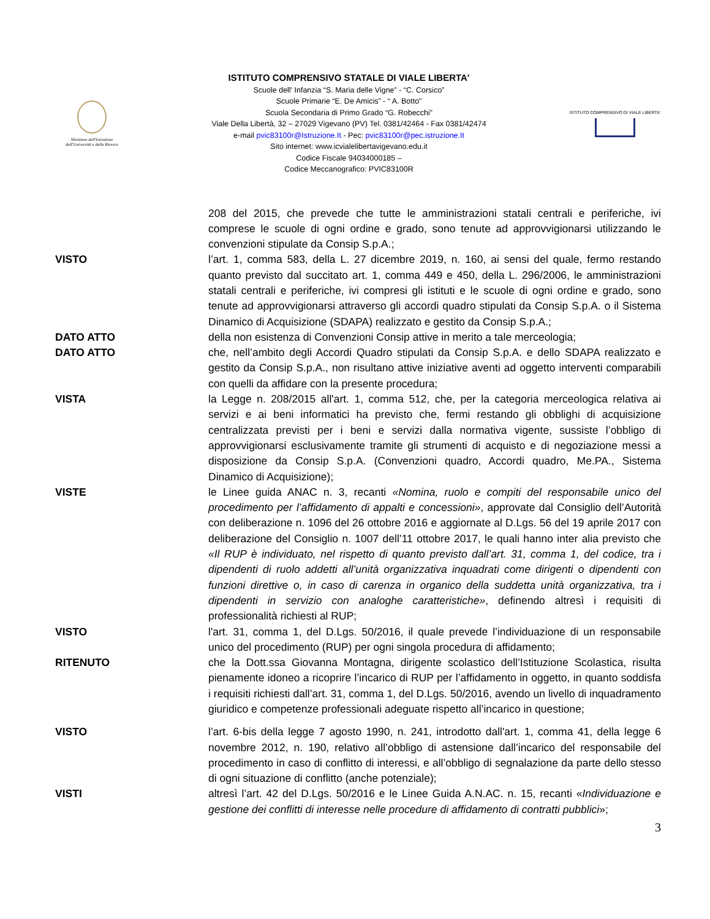Ministero dell'Istruzione
dell'Università e della Ricerca
ISTITUTO COMPRENSIVO STATALE DI VIALE LIBERTA'
Scuole dell' Infanzia “S. Maria delle Vigne” - “C. Corsico”
Scuole Primarie “E. De Amicis” - “ A. Botto”
Scuola Secondaria di Primo Grado “G. Robecchi”
Viale Della Libertà, 32 – 27029 Vigevano (PV) Tel. 0381/42464 - Fax 0381/42474
e-mail pvic83100r@Istruzione.It - Pec: pvic83100r@pec.istruzione.It
Sito internet: www.icvialelibertavigevano.edu.it
Codice Fiscale 94034000185 –
Codice Meccanografico: PVIC83100R
ISTITUTO COMPRENSIVO DI VIALE LIBERTA'
208 del 2015, che prevede che tutte le amministrazioni statali centrali e periferiche, ivi comprese le scuole di ogni ordine e grado, sono tenute ad approvvigionarsi utilizzando le convenzioni stipulate da Consip S.p.A.;
VISTO l’art. 1, comma 583, della L. 27 dicembre 2019, n. 160, ai sensi del quale, fermo restando quanto previsto dal succitato art. 1, comma 449 e 450, della L. 296/2006, le amministrazioni statali centrali e periferiche, ivi compresi gli istituti e le scuole di ogni ordine e grado, sono tenute ad approvvigionarsi attraverso gli accordi quadro stipulati da Consip S.p.A. o il Sistema Dinamico di Acquisizione (SDAPA) realizzato e gestito da Consip S.p.A.;
DATO ATTO della non esistenza di Convenzioni Consip attive in merito a tale merceologia;
DATO ATTO che, nell’ambito degli Accordi Quadro stipulati da Consip S.p.A. e dello SDAPA realizzato e gestito da Consip S.p.A., non risultano attive iniziative aventi ad oggetto interventi comparabili con quelli da affidare con la presente procedura;
VISTA la Legge n. 208/2015 all'art. 1, comma 512, che, per la categoria merceologica relativa ai servizi e ai beni informatici ha previsto che, fermi restando gli obblighi di acquisizione centralizzata previsti per i beni e servizi dalla normativa vigente, sussiste l’obbligo di approvvigionarsi esclusivamente tramite gli strumenti di acquisto e di negoziazione messi a disposizione da Consip S.p.A. (Convenzioni quadro, Accordi quadro, Me.PA., Sistema Dinamico di Acquisizione);
VISTE le Linee guida ANAC n. 3, recanti «Nomina, ruolo e compiti del responsabile unico del procedimento per l’affidamento di appalti e concessioni», approvate dal Consiglio dell’Autorità con deliberazione n. 1096 del 26 ottobre 2016 e aggiornate al D.Lgs. 56 del 19 aprile 2017 con deliberazione del Consiglio n. 1007 dell’11 ottobre 2017, le quali hanno inter alia previsto che «Il RUP è individuato, nel rispetto di quanto previsto dall’art. 31, comma 1, del codice, tra i dipendenti di ruolo addetti all’unità organizzativa inquadrati come dirigenti o dipendenti con funzioni direttive o, in caso di carenza in organico della suddetta unità organizzativa, tra i dipendenti in servizio con analoghe caratteristiche», definendo altresì i requisiti di professionalità richiesti al RUP;
VISTO l'art. 31, comma 1, del D.Lgs. 50/2016, il quale prevede l’individuazione di un responsabile unico del procedimento (RUP) per ogni singola procedura di affidamento;
RITENUTO che la Dott.ssa Giovanna Montagna, dirigente scolastico dell’Istituzione Scolastica, risulta pienamente idoneo a ricoprire l’incarico di RUP per l’affidamento in oggetto, in quanto soddisfa i requisiti richiesti dall’art. 31, comma 1, del D.Lgs. 50/2016, avendo un livello di inquadramento giuridico e competenze professionali adeguate rispetto all’incarico in questione;
VISTO l’art. 6-bis della legge 7 agosto 1990, n. 241, introdotto dall'art. 1, comma 41, della legge 6 novembre 2012, n. 190, relativo all’obbligo di astensione dall’incarico del responsabile del procedimento in caso di conflitto di interessi, e all’obbligo di segnalazione da parte dello stesso di ogni situazione di conflitto (anche potenziale);
VISTI altresì l’art. 42 del D.Lgs. 50/2016 e le Linee Guida A.N.AC. n. 15, recanti «Individuazione e gestione dei conflitti di interesse nelle procedure di affidamento di contratti pubblici»;
3